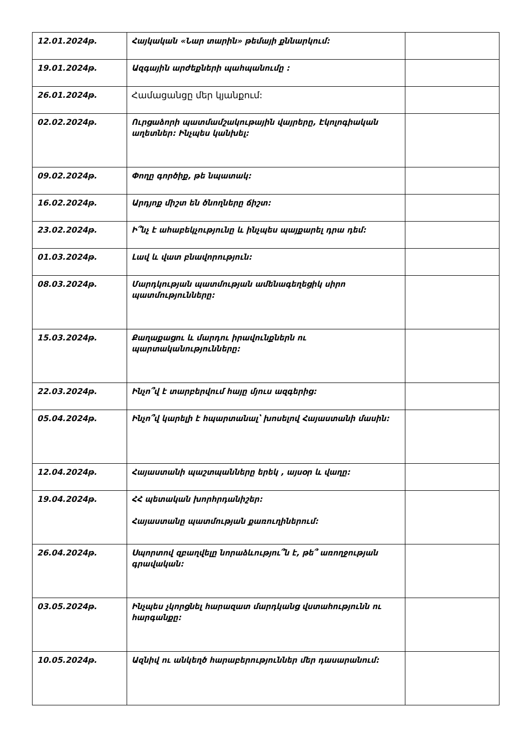| 12.01.2024թ. | Հայկական «Նար տարին» թեմայի քննարկում: | |
| 19.01.2024թ. | Ազգային արժեքների պահպանումը : | |
| 26.01.2024թ. | Համացանցը մեր կյանքում: | |
| 02.02.2024թ. | Ուրցաձորի պատմամշակութային վայրերը, Էկոլոգիական աղետներ: Ինչպես կանխել: | |
| 09.02.2024թ. | Փողը գործիք, թե նպատակ: | |
| 16.02.2024թ. | Արդյոք միշտ են ծնողները ճիշտ: | |
| 23.02.2024թ. | Ի՞նչ է ահաբեկչությունը և ինչպես պայքարել դրա դեմ: | |
| 01.03.2024թ. | Լավ և վատ բնավորություն: | |
| 08.03.2024թ. | Մարդկության պատմության ամենագեղեցիկ սիրո պատմությունները: | |
| 15.03.2024թ. | Քաղաքացու և մարդու իրավունքներն ու պարտականությունները: | |
| 22.03.2024թ. | Ինչո՞վ է տարբերվում հայը մյուս ազգերից: | |
| 05.04.2024թ. | Ինչո՞վ կարելի է հպարտանալ՝ խոսելով Հայաստանի մասին: | |
| 12.04.2024թ. | Հայաստանի պաշտպանները երեկ , այսօր և վաղը: | |
| 19.04.2024թ. | ՀՀ պետական խորհրդանիշեր: Հայաստանը պատմության քառուղիներում: | |
| 26.04.2024թ. | Սպորտով զբաղվելը նորաձևությու՞ն է, թե՞ առողջության գրավական: | |
| 03.05.2024թ. | Ինչպես չկորցնել հարազատ մարդկանց վստահությունն ու հարգանքը: | |
| 10.05.2024թ. | Ազնիվ ու անկեղծ հարաբերություններ մեր դասարանում: | |